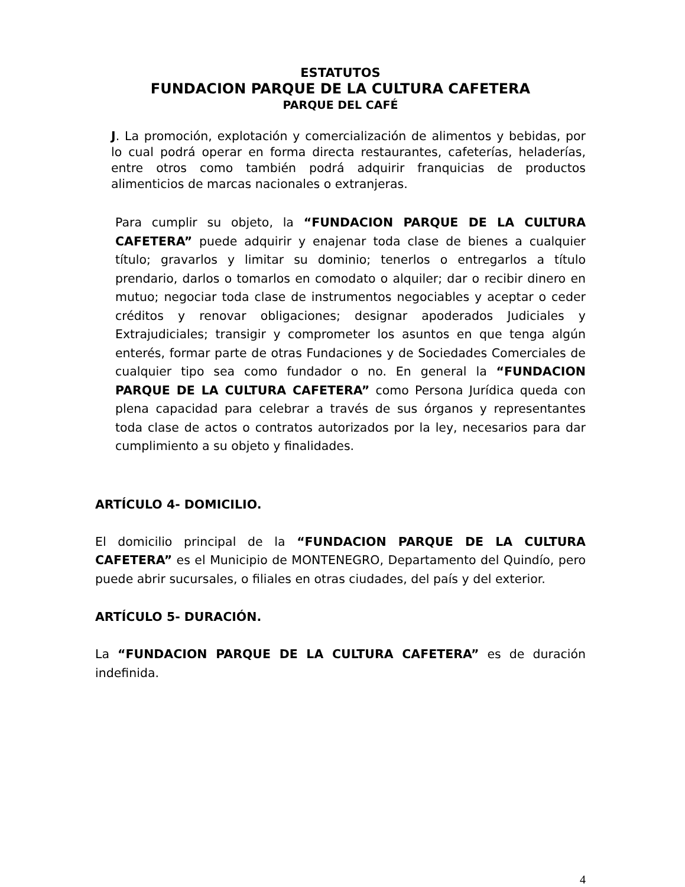ESTATUTOS
FUNDACION PARQUE DE LA CULTURA CAFETERA
PARQUE DEL CAFÉ
J. La promoción, explotación y comercialización de alimentos y bebidas, por lo cual podrá operar en forma directa restaurantes, cafeterías, heladerías, entre otros como también podrá adquirir franquicias de productos alimenticios de marcas nacionales o extranjeras.
Para cumplir su objeto, la “FUNDACION PARQUE DE LA CULTURA CAFETERA” puede adquirir y enajenar toda clase de bienes a cualquier título; gravarlos y limitar su dominio; tenerlos o entregarlos a título prendario, darlos o tomarlos en comodato o alquiler; dar o recibir dinero en mutuo; negociar toda clase de instrumentos negociables y aceptar o ceder créditos y renovar obligaciones; designar apoderados Judiciales y Extrajudiciales; transigir y comprometer los asuntos en que tenga algún enterés, formar parte de otras Fundaciones y de Sociedades Comerciales de cualquier tipo sea como fundador o no. En general la “FUNDACION PARQUE DE LA CULTURA CAFETERA” como Persona Jurídica queda con plena capacidad para celebrar a través de sus órganos y representantes toda clase de actos o contratos autorizados por la ley, necesarios para dar cumplimiento a su objeto y finalidades.
ARTÍCULO 4- DOMICILIO.
El domicilio principal de la “FUNDACION PARQUE DE LA CULTURA CAFETERA” es el Municipio de MONTENEGRO, Departamento del Quindío, pero puede abrir sucursales, o filiales en otras ciudades, del país y del exterior.
ARTÍCULO 5- DURACIÓN.
La “FUNDACION PARQUE DE LA CULTURA CAFETERA” es de duración indefinida.
4